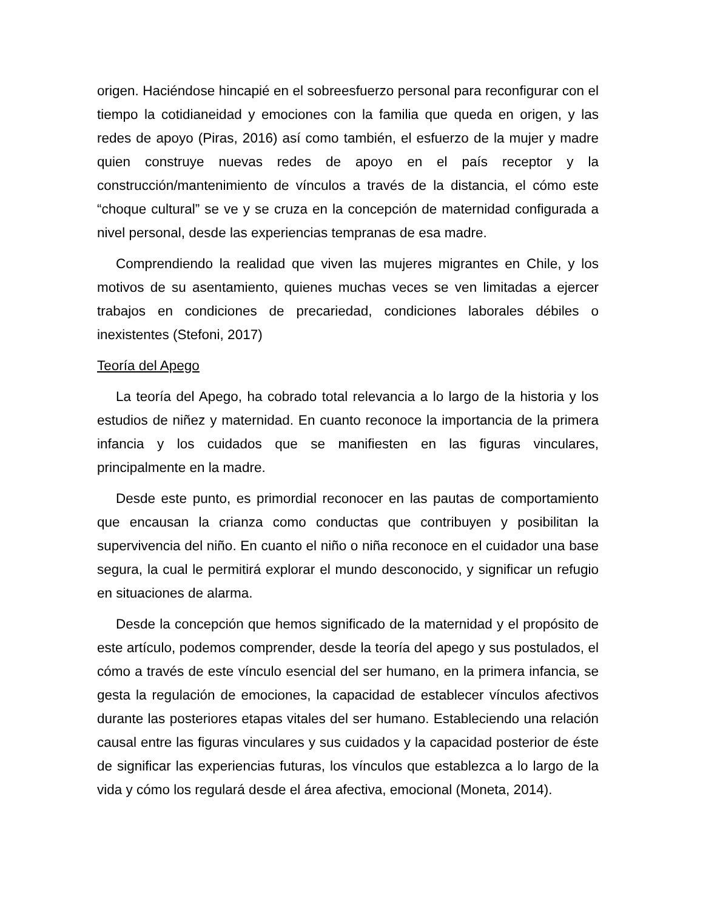origen. Haciéndose hincapié en el sobreesfuerzo personal para reconfigurar con el tiempo la cotidianeidad y emociones con la familia que queda en origen, y las redes de apoyo (Piras, 2016) así como también, el esfuerzo de la mujer y madre quien construye nuevas redes de apoyo en el país receptor y la construcción/mantenimiento de vínculos a través de la distancia, el cómo este “choque cultural” se ve y se cruza en la concepción de maternidad configurada a nivel personal, desde las experiencias tempranas de esa madre.
Comprendiendo la realidad que viven las mujeres migrantes en Chile, y los motivos de su asentamiento, quienes muchas veces se ven limitadas a ejercer trabajos en condiciones de precariedad, condiciones laborales débiles o inexistentes (Stefoni, 2017)
Teoría del Apego
La teoría del Apego, ha cobrado total relevancia a lo largo de la historia y los estudios de niñez y maternidad. En cuanto reconoce la importancia de la primera infancia y los cuidados que se manifiesten en las figuras vinculares, principalmente en la madre.
Desde este punto, es primordial reconocer en las pautas de comportamiento que encausan la crianza como conductas que contribuyen y posibilitan la supervivencia del niño. En cuanto el niño o niña reconoce en el cuidador una base segura, la cual le permitirá explorar el mundo desconocido, y significar un refugio en situaciones de alarma.
Desde la concepción que hemos significado de la maternidad y el propósito de este artículo, podemos comprender, desde la teoría del apego y sus postulados, el cómo a través de este vínculo esencial del ser humano, en la primera infancia, se gesta la regulación de emociones, la capacidad de establecer vínculos afectivos durante las posteriores etapas vitales del ser humano. Estableciendo una relación causal entre las figuras vinculares y sus cuidados y la capacidad posterior de éste de significar las experiencias futuras, los vínculos que establezca a lo largo de la vida y cómo los regulará desde el área afectiva, emocional (Moneta, 2014).